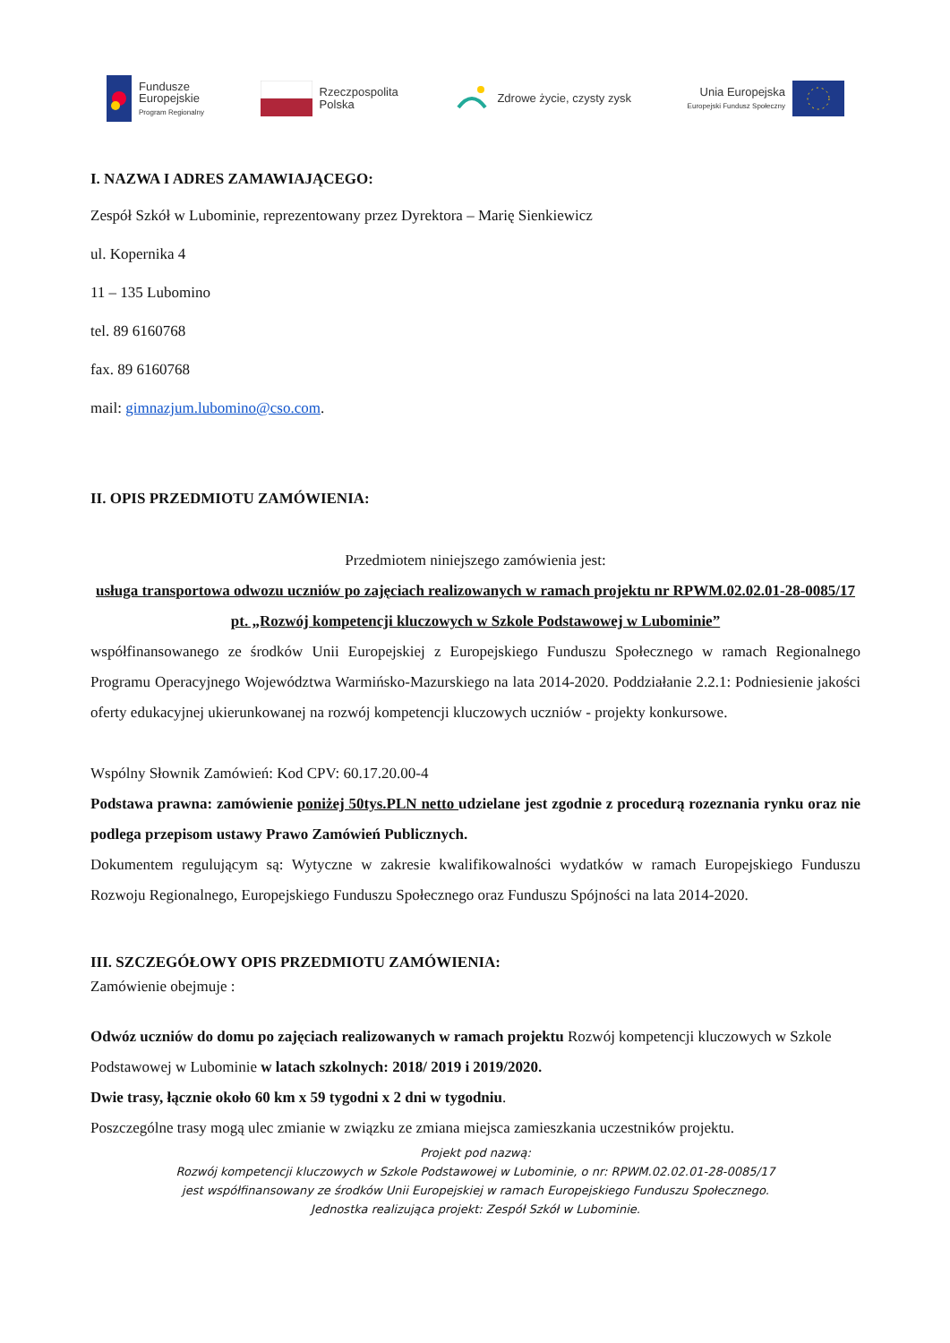Fundusze
Europejskie
Program Regionalny
Rzeczpospolita
Polska
Zdrowe życie, czysty zysk
Unia Europejska
Europejski Fundusz Społeczny
I. NAZWA I ADRES ZAMAWIAJĄCEGO:
Zespół Szkół w Lubominie, reprezentowany przez Dyrektora – Marię Sienkiewicz
ul. Kopernika 4
11 – 135 Lubomino
tel. 89 6160768
fax. 89 6160768
mail: gimnazjum.lubomino@cso.com.
II. OPIS PRZEDMIOTU ZAMÓWIENIA:
Przedmiotem niniejszego zamówienia jest:
usługa transportowa odwozu uczniów po zajęciach realizowanych w ramach projektu nr RPWM.02.02.01-28-0085/17 pt. „Rozwój kompetencji kluczowych w Szkole Podstawowej w Lubominie”
współfinansowanego ze środków Unii Europejskiej z Europejskiego Funduszu Społecznego w ramach Regionalnego Programu Operacyjnego Województwa Warmińsko-Mazurskiego na lata 2014-2020. Poddziałanie 2.2.1: Podniesienie jakości oferty edukacyjnej ukierunkowanej na rozwój kompetencji kluczowych uczniów - projekty konkursowe.
Wspólny Słownik Zamówień: Kod CPV: 60.17.20.00-4
Podstawa prawna: zamówienie poniżej 50tys.PLN netto udzielane jest zgodnie z procedurą rozeznania rynku oraz nie podlega przepisom ustawy Prawo Zamówień Publicznych.
Dokumentem regulującym są: Wytyczne w zakresie kwalifikowalności wydatków w ramach Europejskiego Funduszu Rozwoju Regionalnego, Europejskiego Funduszu Społecznego oraz Funduszu Spójności na lata 2014-2020.
III. SZCZEGÓŁOWY OPIS PRZEDMIOTU ZAMÓWIENIA:
Zamówienie obejmuje :
Odwóz uczniów do domu po zajęciach realizowanych w ramach projektu Rozwój kompetencji kluczowych w Szkole Podstawowej w Lubominie w latach szkolnych: 2018/ 2019 i 2019/2020.
Dwie trasy, łącznie około 60 km x 59 tygodni x 2 dni w tygodniu.
Poszczególne trasy mogą ulec zmianie w związku ze zmiana miejsca zamieszkania uczestników projektu.
Projekt pod nazwą:
Rozwój kompetencji kluczowych w Szkole Podstawowej w Lubominie, o nr: RPWM.02.02.01-28-0085/17
jest współfinansowany ze środków Unii Europejskiej w ramach Europejskiego Funduszu Społecznego.
Jednostka realizująca projekt: Zespół Szkół w Lubominie.